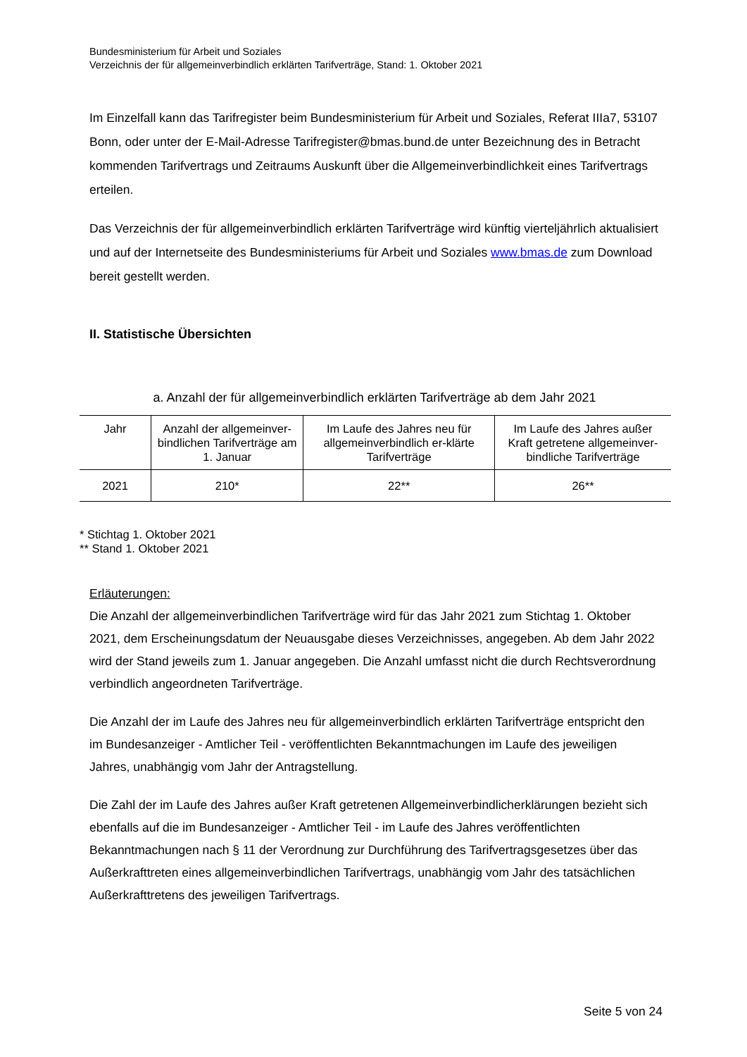Bundesministerium für Arbeit und Soziales
Verzeichnis der für allgemeinverbindlich erklärten Tarifverträge, Stand: 1. Oktober 2021
Im Einzelfall kann das Tarifregister beim Bundesministerium für Arbeit und Soziales, Referat IIIa7, 53107 Bonn, oder unter der E-Mail-Adresse Tarifregister@bmas.bund.de unter Bezeichnung des in Betracht kommenden Tarifvertrags und Zeitraums Auskunft über die Allgemeinverbindlichkeit eines Tarifvertrags erteilen.
Das Verzeichnis der für allgemeinverbindlich erklärten Tarifverträge wird künftig vierteljährlich aktualisiert und auf der Internetseite des Bundesministeriums für Arbeit und Soziales www.bmas.de zum Download bereit gestellt werden.
II. Statistische Übersichten
a. Anzahl der für allgemeinverbindlich erklärten Tarifverträge ab dem Jahr 2021
| Jahr | Anzahl der allgemeinver-bindlichen Tarifverträge am 1. Januar | Im Laufe des Jahres neu für allgemeinverbindlich er-klärte Tarifverträge | Im Laufe des Jahres außer Kraft getretene allgemeinver-bindliche Tarifverträge |
| --- | --- | --- | --- |
| 2021 | 210* | 22** | 26** |
* Stichtag 1. Oktober 2021
** Stand 1. Oktober 2021
Erläuterungen:
Die Anzahl der allgemeinverbindlichen Tarifverträge wird für das Jahr 2021 zum Stichtag 1. Oktober 2021, dem Erscheinungsdatum der Neuausgabe dieses Verzeichnisses, angegeben. Ab dem Jahr 2022 wird der Stand jeweils zum 1. Januar angegeben. Die Anzahl umfasst nicht die durch Rechtsverordnung verbindlich angeordneten Tarifverträge.
Die Anzahl der im Laufe des Jahres neu für allgemeinverbindlich erklärten Tarifverträge entspricht den im Bundesanzeiger - Amtlicher Teil - veröffentlichten Bekanntmachungen im Laufe des jeweiligen Jahres, unabhängig vom Jahr der Antragstellung.
Die Zahl der im Laufe des Jahres außer Kraft getretenen Allgemeinverbindlicherklärungen bezieht sich ebenfalls auf die im Bundesanzeiger - Amtlicher Teil - im Laufe des Jahres veröffentlichten Bekanntmachungen nach § 11 der Verordnung zur Durchführung des Tarifvertragsgesetzes über das Außerkrafttreten eines allgemeinverbindlichen Tarifvertrags, unabhängig vom Jahr des tatsächlichen Außerkrafttretens des jeweiligen Tarifvertrags.
Seite 5 von 24